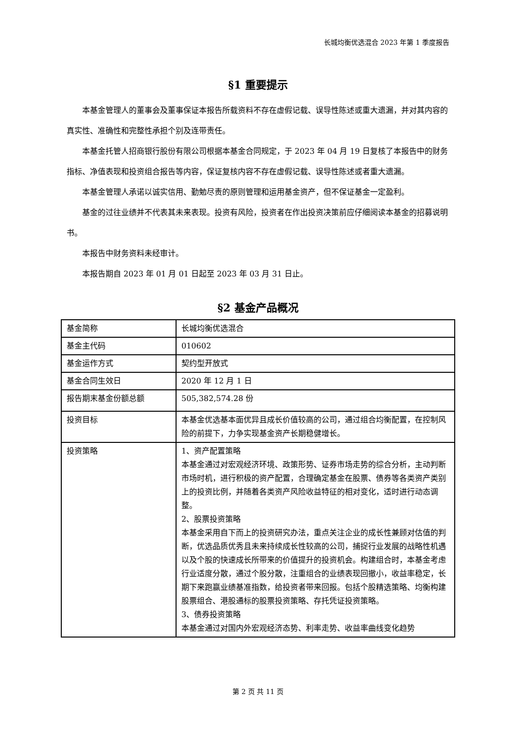长城均衡优选混合 2023 年第 1 季度报告
§1 重要提示
本基金管理人的董事会及董事保证本报告所载资料不存在虚假记载、误导性陈述或重大遗漏，并对其内容的真实性、准确性和完整性承担个别及连带责任。
本基金托管人招商银行股份有限公司根据本基金合同规定，于 2023 年 04 月 19 日复核了本报告中的财务指标、净值表现和投资组合报告等内容，保证复核内容不存在虚假记载、误导性陈述或者重大遗漏。
本基金管理人承诺以诚实信用、勤勉尽责的原则管理和运用基金资产，但不保证基金一定盈利。
基金的过往业绩并不代表其未来表现。投资有风险，投资者在作出投资决策前应仔细阅读本基金的招募说明书。
本报告中财务资料未经审计。
本报告期自 2023 年 01 月 01 日起至 2023 年 03 月 31 日止。
§2 基金产品概况
| 基金简称 | 长城均衡优选混合 |
| 基金主代码 | 010602 |
| 基金运作方式 | 契约型开放式 |
| 基金合同生效日 | 2020 年 12 月 1 日 |
| 报告期末基金份额总额 | 505,382,574.28 份 |
| 投资目标 | 本基金优选基本面优异且成长价值较高的公司，通过组合均衡配置，在控制风险的前提下，力争实现基金资产长期稳健增长。 |
| 投资策略 | 1、资产配置策略 本基金通过对宏观经济环境、政策形势、证券市场走势的综合分析，主动判断市场时机，进行积极的资产配置，合理确定基金在股票、债券等各类资产类别上的投资比例，并随着各类资产风险收益特征的相对变化，适时进行动态调整。 2、股票投资策略 本基金采用自下而上的投资研究办法，重点关注企业的成长性兼顾对估值的判断，优选品质优秀且未来持续成长性较高的公司，捕捉行业发展的战略性机遇以及个股的快速成长所带来的价值提升的投资机会。构建组合时，本基金考虑行业适度分散，通过个股分散，注重组合的业绩表现回撤小，收益率稳定，长期下来跑赢业绩基准指数，给投资者带来回报。包括个股精选策略、均衡构建股票组合、港股通标的股票投资策略、存托凭证投资策略。 3、债券投资策略 本基金通过对国内外宏观经济态势、利率走势、收益率曲线变化趋势 |
第 2 页 共 11 页